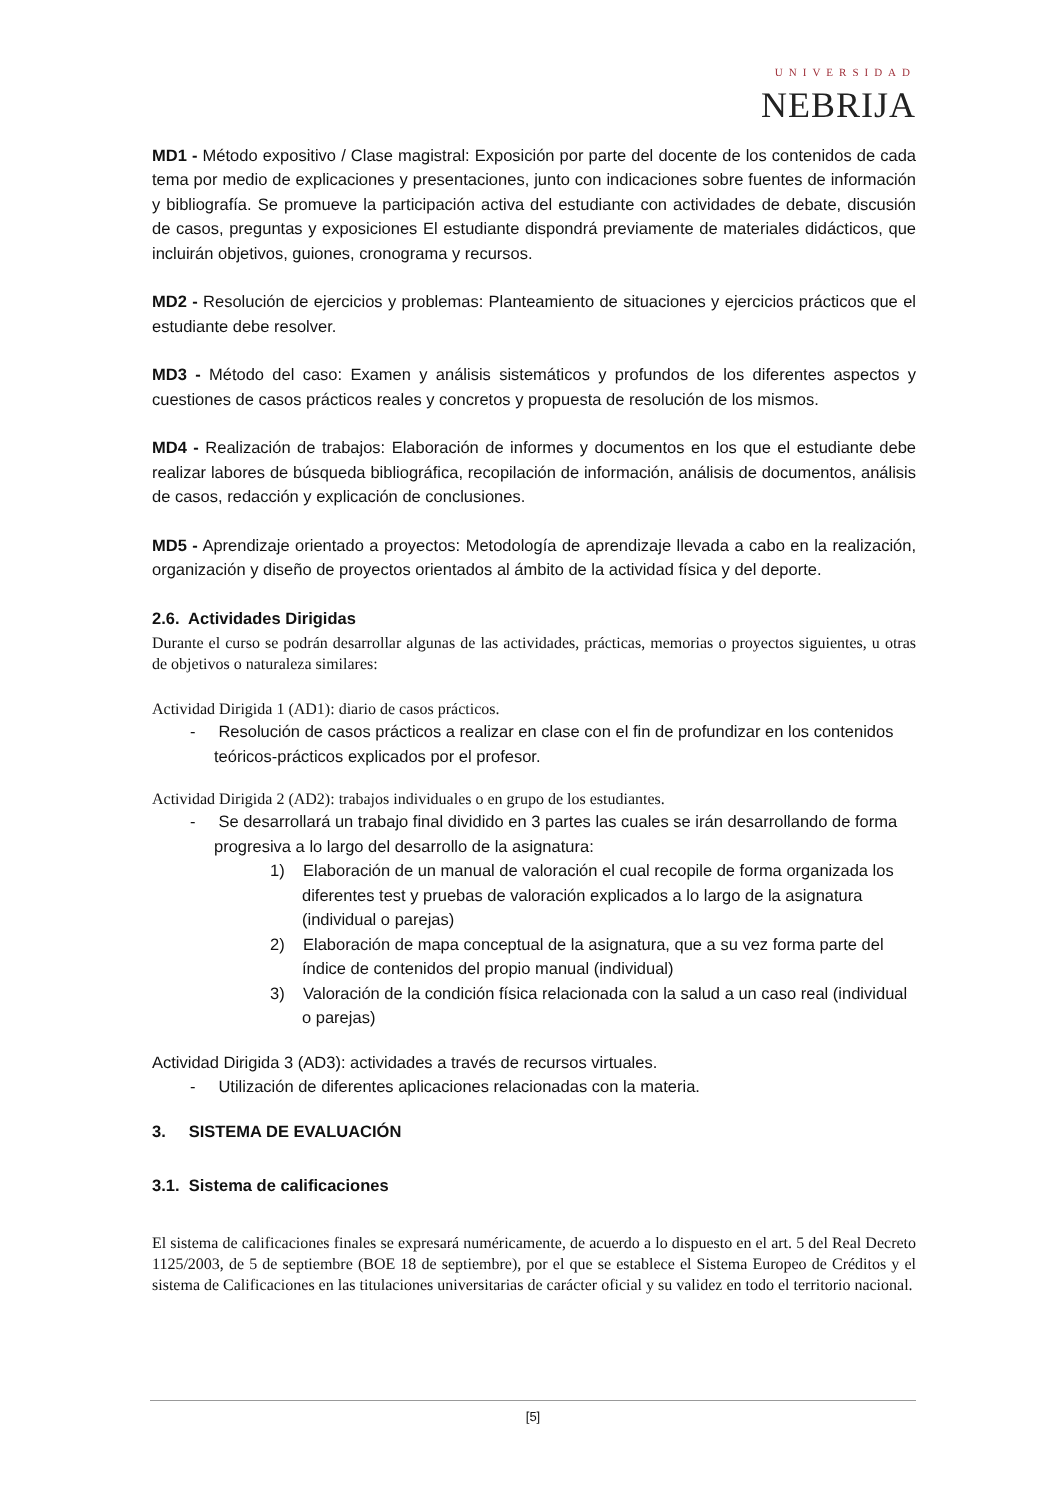UNIVERSIDAD
NEBRIJA
MD1 - Método expositivo / Clase magistral: Exposición por parte del docente de los contenidos de cada tema por medio de explicaciones y presentaciones, junto con indicaciones sobre fuentes de información y bibliografía. Se promueve la participación activa del estudiante con actividades de debate, discusión de casos, preguntas y exposiciones El estudiante dispondrá previamente de materiales didácticos, que incluirán objetivos, guiones, cronograma y recursos.
MD2 - Resolución de ejercicios y problemas: Planteamiento de situaciones y ejercicios prácticos que el estudiante debe resolver.
MD3 - Método del caso: Examen y análisis sistemáticos y profundos de los diferentes aspectos y cuestiones de casos prácticos reales y concretos y propuesta de resolución de los mismos.
MD4 - Realización de trabajos: Elaboración de informes y documentos en los que el estudiante debe realizar labores de búsqueda bibliográfica, recopilación de información, análisis de documentos, análisis de casos, redacción y explicación de conclusiones.
MD5 - Aprendizaje orientado a proyectos: Metodología de aprendizaje llevada a cabo en la realización, organización y diseño de proyectos orientados al ámbito de la actividad física y del deporte.
2.6. Actividades Dirigidas
Durante el curso se podrán desarrollar algunas de las actividades, prácticas, memorias o proyectos siguientes, u otras de objetivos o naturaleza similares:
Actividad Dirigida 1 (AD1): diario de casos prácticos.
- Resolución de casos prácticos a realizar en clase con el fin de profundizar en los contenidos teóricos-prácticos explicados por el profesor.
Actividad Dirigida 2 (AD2): trabajos individuales o en grupo de los estudiantes.
- Se desarrollará un trabajo final dividido en 3 partes las cuales se irán desarrollando de forma progresiva a lo largo del desarrollo de la asignatura:
1) Elaboración de un manual de valoración el cual recopile de forma organizada los diferentes test y pruebas de valoración explicados a lo largo de la asignatura (individual o parejas)
2) Elaboración de mapa conceptual de la asignatura, que a su vez forma parte del índice de contenidos del propio manual (individual)
3) Valoración de la condición física relacionada con la salud a un caso real (individual o parejas)
Actividad Dirigida 3 (AD3): actividades a través de recursos virtuales.
- Utilización de diferentes aplicaciones relacionadas con la materia.
3. SISTEMA DE EVALUACIÓN
3.1. Sistema de calificaciones
El sistema de calificaciones finales se expresará numéricamente, de acuerdo a lo dispuesto en el art. 5 del Real Decreto 1125/2003, de 5 de septiembre (BOE 18 de septiembre), por el que se establece el Sistema Europeo de Créditos y el sistema de Calificaciones en las titulaciones universitarias de carácter oficial y su validez en todo el territorio nacional.
[5]